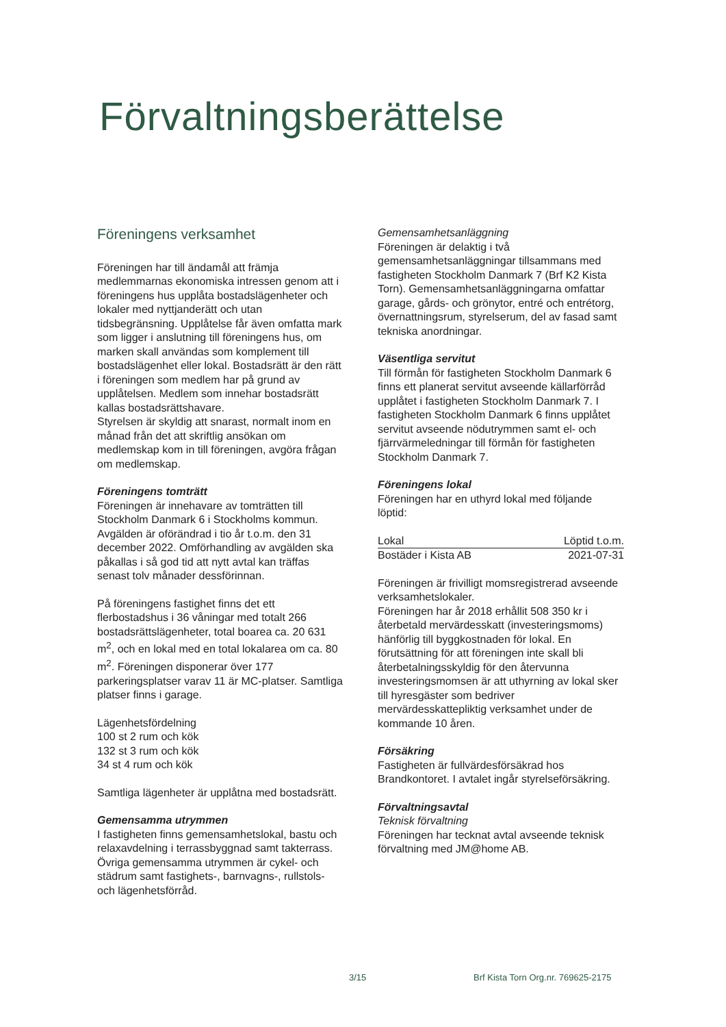Förvaltningsberättelse
Föreningens verksamhet
Föreningen har till ändamål att främja medlemmarnas ekonomiska intressen genom att i föreningens hus upplåta bostadslägenheter och lokaler med nyttjanderätt och utan tidsbegränsning. Upplåtelse får även omfatta mark som ligger i anslutning till föreningens hus, om marken skall användas som komplement till bostadslägenhet eller lokal. Bostadsrätt är den rätt i föreningen som medlem har på grund av upplåtelsen. Medlem som innehar bostadsrätt kallas bostadsrättshavare.
Styrelsen är skyldig att snarast, normalt inom en månad från det att skriftlig ansökan om medlemskap kom in till föreningen, avgöra frågan om medlemskap.
Föreningens tomträtt
Föreningen är innehavare av tomträtten till Stockholm Danmark 6 i Stockholms kommun. Avgälden är oförändrad i tio år t.o.m. den 31 december 2022. Omförhandling av avgälden ska påkallas i så god tid att nytt avtal kan träffas senast tolv månader dessförinnan.
På föreningens fastighet finns det ett flerbostadshus i 36 våningar med totalt 266 bostadsrättslägenheter, total boarea ca. 20 631 m<sup>2</sup>, och en lokal med en total lokalarea om ca. 80 m<sup>2</sup>. Föreningen disponerar över 177 parkeringsplatser varav 11 är MC-platser. Samtliga platser finns i garage.
Lägenhetsfördelning
100 st 2 rum och kök
132 st 3 rum och kök
34 st 4 rum och kök
Samtliga lägenheter är upplåtna med bostadsrätt.
Gemensamma utrymmen
I fastigheten finns gemensamhetslokal, bastu och relaxavdelning i terrassbyggnad samt takterrass. Övriga gemensamma utrymmen är cykel- och städrum samt fastighets-, barnvagns-, rullstols- och lägenhetsförråd.
Gemensamhetsanläggning
Föreningen är delaktig i två gemensamhetsanläggningar tillsammans med fastigheten Stockholm Danmark 7 (Brf K2 Kista Torn). Gemensamhetsanläggningarna omfattar garage, gårds- och grönytor, entré och entrétorg, övernattningsrum, styrelserum, del av fasad samt tekniska anordningar.
Väsentliga servitut
Till förmån för fastigheten Stockholm Danmark 6 finns ett planerat servitut avseende källarförråd upplåtet i fastigheten Stockholm Danmark 7. I fastigheten Stockholm Danmark 6 finns upplåtet servitut avseende nödutrymmen samt el- och fjärrvärmeledningar till förmån för fastigheten Stockholm Danmark 7.
Föreningens lokal
Föreningen har en uthyrd lokal med följande löptid:
| Lokal | Löptid t.o.m. |
| --- | --- |
| Bostäder i Kista AB | 2021-07-31 |
Föreningen är frivilligt momsregistrerad avseende verksamhetslokaler.
Föreningen har år 2018 erhållit 508 350 kr i återbetald mervärdesskatt (investeringsmoms) hänförlig till byggkostnaden för lokal. En förutsättning för att föreningen inte skall bli återbetalningsskyldig för den återvunna investeringsmomsen är att uthyrning av lokal sker till hyresgäster som bedriver mervärdesskattepliktig verksamhet under de kommande 10 åren.
Försäkring
Fastigheten är fullvärdesförsäkrad hos Brandkontoret. I avtalet ingår styrelseförsäkring.
Förvaltningsavtal
Teknisk förvaltning
Föreningen har tecknat avtal avseende teknisk förvaltning med JM@home AB.
3/15
Brf Kista Torn Org.nr. 769625-2175